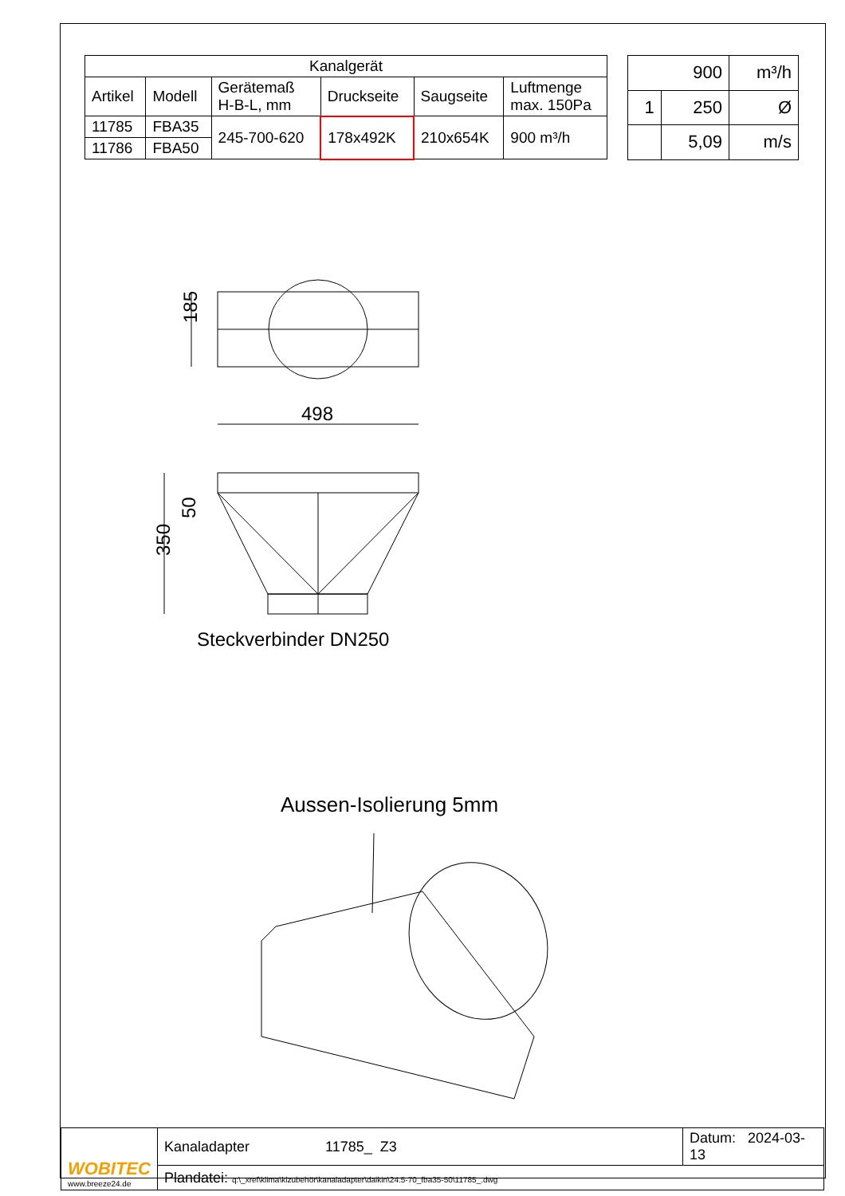| Kanalgerät | | | | | |
| --- | --- | --- | --- | --- | --- |
| Artikel | Modell | Gerätemaß H-B-L, mm | Druckseite | Saugseite | Luftmenge max. 150Pa |
| 11785 | FBA35 | 245-700-620 | 178x492K | 210x654K | 900 m³/h |
| 11786 | FBA50 | | | | |
| 900 | | m³/h |
| 1 | 250 | Ø |
| | 5,09 | m/s |
185
498
350
50
Steckverbinder DN250
Aussen-Isolierung 5mm
| WOBITEC www.breeze24.de | Kanaladapter 11785_ Z3 | Datum: 2024-03-13 |
| | Plandatei: q:\_xref\klima\klzubehör\kanaladapter\daikin\24.5-70_fba35-50\11785_.dwg | |